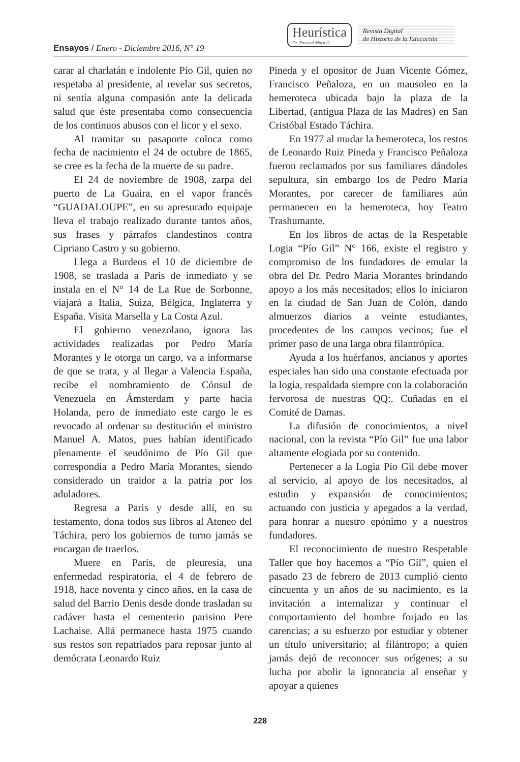Ensayos / Enero - Diciembre 2016, N° 19
Heurística
Dr. Pascual Mora G.
Revista Digital
de Historia de la Educación
carar al charlatán e indolente Pío Gil, quien no respetaba al presidente, al revelar sus secretos, ni sentía alguna compasión ante la delicada salud que éste presentaba como consecuencia de los continuos abusos con el licor y el sexo.
Al tramitar su pasaporte coloca como fecha de nacimiento el 24 de octubre de 1865, se cree es la fecha de la muerte de su padre.
El 24 de noviembre de 1908, zarpa del puerto de La Guaira, en el vapor francés “GUADALOUPE”, en su apresurado equipaje lleva el trabajo realizado durante tantos años, sus frases y párrafos clandestinos contra Cipriano Castro y su gobierno.
Llega a Burdeos el 10 de diciembre de 1908, se traslada a Paris de inmediato y se instala en el N° 14 de La Rue de Sorbonne, viajará a Italia, Suiza, Bélgica, Inglaterra y España. Visita Marsella y La Costa Azul.
El gobierno venezolano, ignora las actividades realizadas por Pedro María Morantes y le otorga un cargo, va a informarse de que se trata, y al llegar a Valencia España, recibe el nombramiento de Cónsul de Venezuela en Ámsterdam y parte hacia Holanda, pero de inmediato este cargo le es revocado al ordenar su destitución el ministro Manuel A. Matos, pues habían identificado plenamente el seudónimo de Pío Gil que correspondía a Pedro María Morantes, siendo considerado un traidor a la patria por los aduladores.
Regresa a Paris y desde allí, en su testamento, dona todos sus libros al Ateneo del Táchira, pero los gobiernos de turno jamás se encargan de traerlos.
Muere en París, de pleuresía, una enfermedad respiratoria, el 4 de febrero de 1918, hace noventa y cinco años, en la casa de salud del Barrio Denis desde donde trasladan su cadáver hasta el cementerio parisino Pere Lachaise. Allá permanece hasta 1975 cuando sus restos son repatriados para reposar junto al demócrata Leonardo Ruiz
Pineda y el opositor de Juan Vicente Gómez, Francisco Peñaloza, en un mausoleo en la hemeroteca ubicada bajo la plaza de la Libertad, (antigua Plaza de las Madres) en San Cristóbal Estado Táchira.
En 1977 al mudar la hemeroteca, los restos de Leonardo Ruiz Pineda y Francisco Peñaloza fueron reclamados por sus familiares dándoles sepultura, sin embargo los de Pedro María Morantes, por carecer de familiares aún permanecen en la hemeroteca, hoy Teatro Trashumante.
En los libros de actas de la Respetable Logia “Pío Gil” N° 166, existe el registro y compromiso de los fundadores de emular la obra del Dr. Pedro María Morantes brindando apoyo a los más necesitados; ellos lo iniciaron en la ciudad de San Juan de Colón, dando almuerzos diarios a veinte estudiantes, procedentes de los campos vecinos; fue el primer paso de una larga obra filantrópica.
Ayuda a los huérfanos, ancianos y aportes especiales han sido una constante efectuada por la logia, respaldada siempre con la colaboración fervorosa de nuestras QQ:. Cuñadas en el Comité de Damas.
La difusión de conocimientos, a nivel nacional, con la revista “Pío Gil” fue una labor altamente elogiada por su contenido.
Pertenecer a la Logia Pío Gil debe mover al servicio, al apoyo de los necesitados, al estudio y expansión de conocimientos; actuando con justicia y apegados a la verdad, para honrar a nuestro epónimo y a nuestros fundadores.
El reconocimiento de nuestro Respetable Taller que hoy hacemos a “Pío Gil”, quien el pasado 23 de febrero de 2013 cumplió ciento cincuenta y un años de su nacimiento, es la invitación a internalizar y continuar el comportamiento del hombre forjado en las carencias; a su esfuerzo por estudiar y obtener un título universitario; al filántropo; a quien jamás dejó de reconocer sus orígenes; a su lucha por abolir la ignorancia al enseñar y apoyar a quienes
228